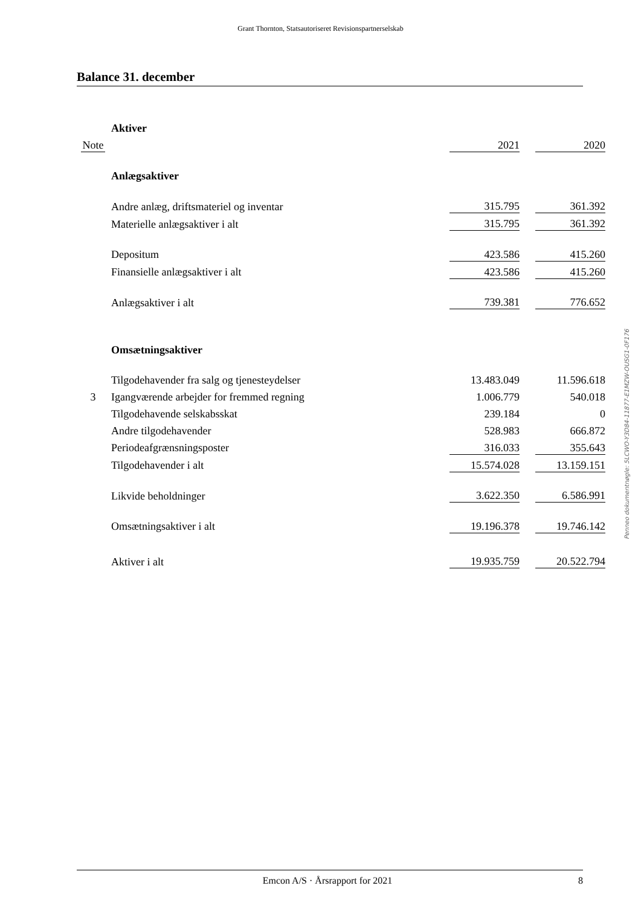Grant Thornton, Statsautoriseret Revisionspartnerselskab
Balance 31. december
| | Aktiver | | | |
| Note | | 2021 | | 2020 |
| | Anlægsaktiver | | | |
| | Andre anlæg, driftsmateriel og inventar | 315.795 | | 361.392 |
| | Materielle anlægsaktiver i alt | 315.795 | | 361.392 |
| | Depositum | 423.586 | | 415.260 |
| | Finansielle anlægsaktiver i alt | 423.586 | | 415.260 |
| | Anlægsaktiver i alt | 739.381 | | 776.652 |
| | Omsætningsaktiver | | | |
| | Tilgodehavender fra salg og tjenesteydelser | 13.483.049 | | 11.596.618 |
| 3 | Igangværende arbejder for fremmed regning | 1.006.779 | | 540.018 |
| | Tilgodehavende selskabsskat | 239.184 | | 0 |
| | Andre tilgodehavender | 528.983 | | 666.872 |
| | Periodeafgrænsningsposter | 316.033 | | 355.643 |
| | Tilgodehavender i alt | 15.574.028 | | 13.159.151 |
| | Likvide beholdninger | 3.622.350 | | 6.586.991 |
| | Omsætningsaktiver i alt | 19.196.378 | | 19.746.142 |
| | Aktiver i alt | 19.935.759 | | 20.522.794 |
Penneo dokumentnøgle: 5LCWO-Y3D84-11877-E1MZW-OUSG1-0F176
Emcon A/S · Årsrapport for 2021 8